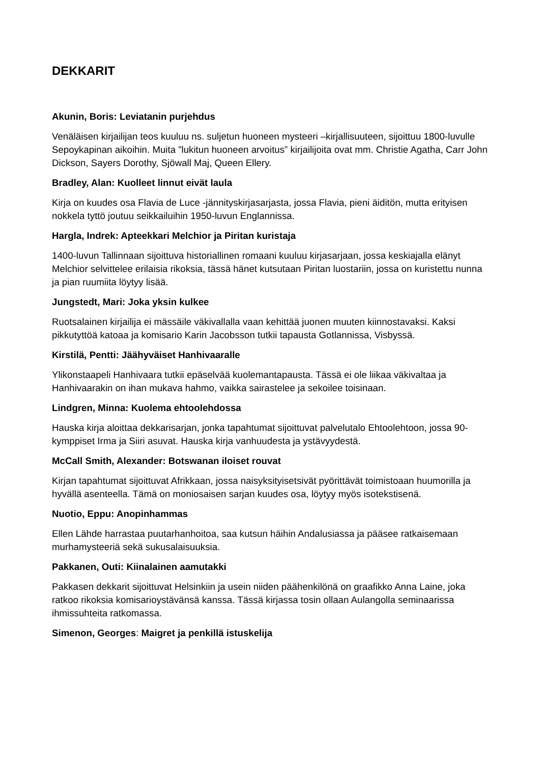DEKKARIT
Akunin, Boris: Leviatanin purjehdus
Venäläisen kirjailijan teos kuuluu ns. suljetun huoneen mysteeri –kirjallisuuteen, sijoittuu 1800-luvulle Sepoykapinan aikoihin. Muita ”lukitun huoneen arvoitus” kirjailijoita ovat mm. Christie Agatha, Carr John Dickson, Sayers Dorothy, Sjöwall Maj, Queen Ellery.
Bradley, Alan: Kuolleet linnut eivät laula
Kirja on kuudes osa Flavia de Luce -jännityskirjasarjasta, jossa Flavia, pieni äiditön, mutta erityisen nokkela tyttö joutuu seikkailuihin 1950-luvun Englannissa.
Hargla, Indrek: Apteekkari Melchior ja Piritan kuristaja
1400-luvun Tallinnaan sijoittuva historiallinen romaani kuuluu kirjasarjaan, jossa keskiajalla elänyt Melchior selvittelee erilaisia rikoksia, tässä hänet kutsutaan Piritan luostariin, jossa on kuristettu nunna ja pian ruumiita löytyy lisää.
Jungstedt, Mari: Joka yksin kulkee
Ruotsalainen kirjailija ei mässäile väkivallalla vaan kehittää juonen muuten kiinnostavaksi. Kaksi pikkutyttöä katoaa ja komisario Karin Jacobsson tutkii tapausta Gotlannissa, Visbyssä.
Kirstilä, Pentti: Jäähyväiset Hanhivaaralle
Ylikonstaapeli Hanhivaara tutkii epäselvää kuolemantapausta. Tässä ei ole liikaa väkivaltaa ja Hanhivaarakin on ihan mukava hahmo, vaikka sairastelee ja sekoilee toisinaan.
Lindgren, Minna: Kuolema ehtoolehdossa
Hauska kirja aloittaa dekkarisarjan, jonka tapahtumat sijoittuvat palvelutalo Ehtoolehtoon, jossa 90-kymppiset Irma ja Siiri asuvat. Hauska kirja vanhuudesta ja ystävyydestä.
McCall Smith, Alexander: Botswanan iloiset rouvat
Kirjan tapahtumat sijoittuvat Afrikkaan, jossa naisyksityisetsivät pyörittävät toimistoaan huumorilla ja hyvällä asenteella. Tämä on moniosaisen sarjan kuudes osa, löytyy myös isotekstisenä.
Nuotio, Eppu: Anopinhammas
Ellen Lähde harrastaa puutarhanhoitoa, saa kutsun häihin Andalusiassa ja pääsee ratkaisemaan murhamysteeriä sekä sukusalaisuuksia.
Pakkanen, Outi: Kiinalainen aamutakki
Pakkasen dekkarit sijoittuvat Helsinkiin ja usein niiden päähenkilönä on graafikko Anna Laine, joka ratkoo rikoksia komisarioystävänsä kanssa. Tässä kirjassa tosin ollaan Aulangolla seminaarissa ihmissuhteita ratkomassa.
Simenon, Georges: Maigret ja penkillä istuskelija